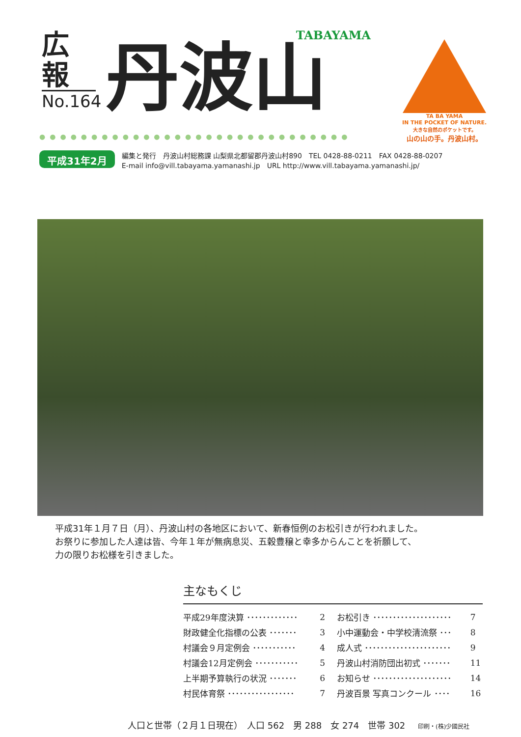広報
No.164
TABAYAMA
丹波山
TA BA YAMA
IN THE POCKET OF NATURE.
大きな自然のポケットです。
山の山の手。丹波山村。
●●●●●●●●●●●●●●●●●●●●●●●●●●●●●●
平成31年2月
編集と発行　丹波山村総務課 山梨県北都留郡丹波山村890　TEL 0428-88-0211　FAX 0428-88-0207
E-mail info@vill.tabayama.yamanashi.jp　URL http://www.vill.tabayama.yamanashi.jp/
平成31年１月７日（月）、丹波山村の各地区において、新春恒例のお松引きが行われました。
お祭りに参加した人達は皆、今年１年が無病息災、五穀豊穣と幸多からんことを祈願して、
力の限りお松様を引きました。
主なもくじ
| 平成29年度決算 ･････････････ | 2 | お松引き ････････････････････ | 7 |
| 財政健全化指標の公表 ･･･････ | 3 | 小中運動会・中学校清流祭 ･･･ | 8 |
| 村議会９月定例会 ･･･････････ | 4 | 成人式 ･･････････････････････ | 9 |
| 村議会12月定例会 ･･･････････ | 5 | 丹波山村消防団出初式 ･･･････ | 11 |
| 上半期予算執行の状況 ･･･････ | 6 | お知らせ ････････････････････ | 14 |
| 村民体育祭 ･････････････････ | 7 | 丹波百景 写真コンクール ････ | 16 |
人口と世帯（２月１日現在）　人口 562　男 288　女 274　世帯 302 印刷・(株)少國民社